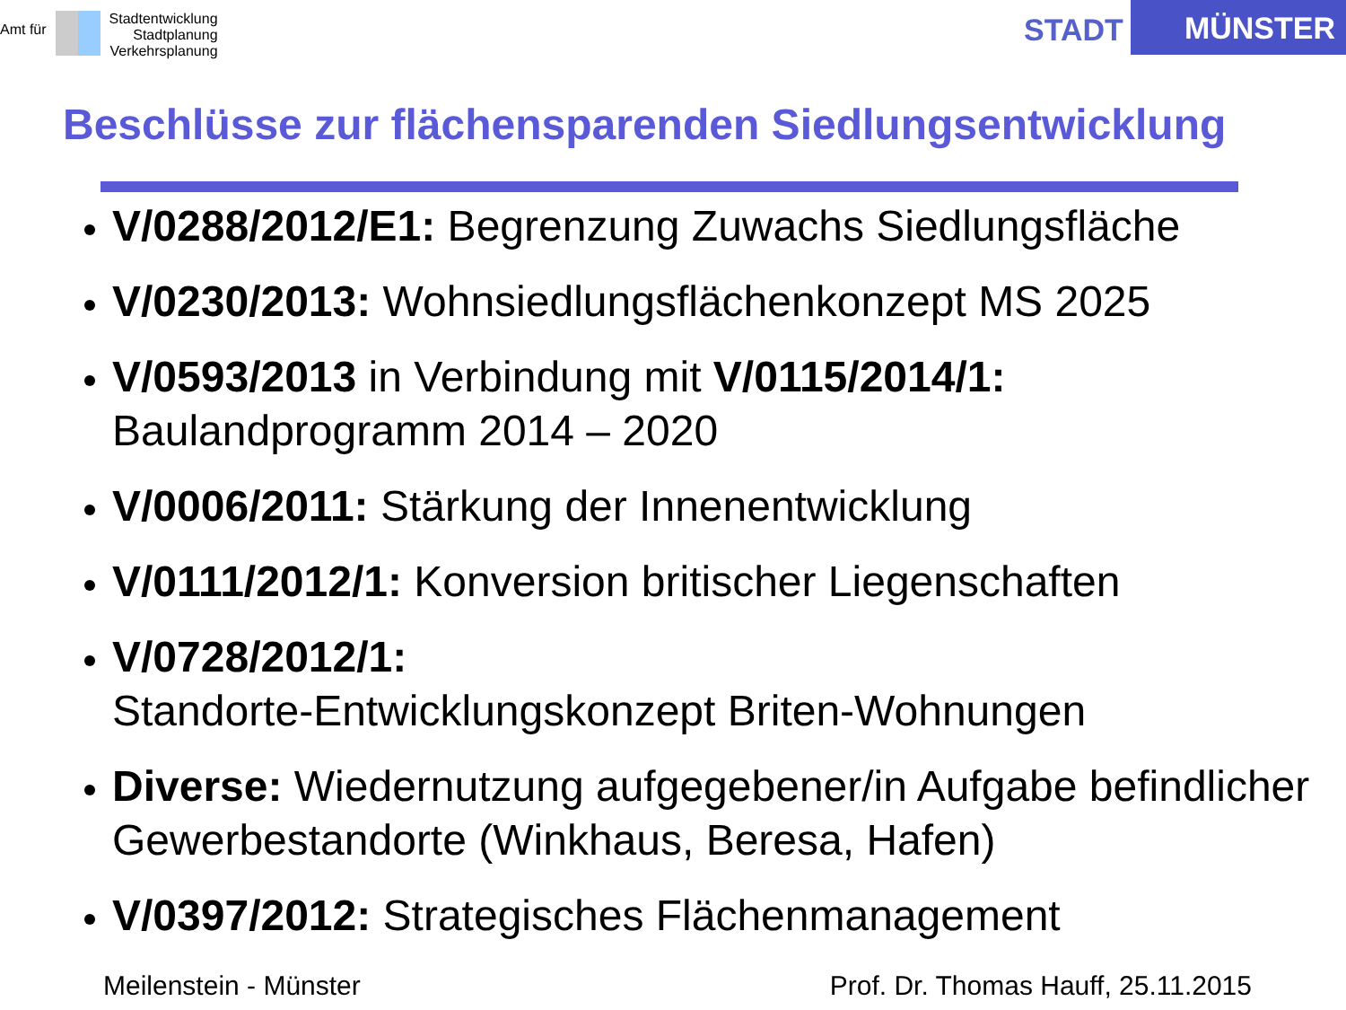Amt für
Stadtentwicklung
Stadtplanung
Verkehrsplanung
STADT MÜNSTER
Beschlüsse zur flächensparenden Siedlungsentwicklung
V/0288/2012/E1: Begrenzung Zuwachs Siedlungsfläche
V/0230/2013: Wohnsiedlungsflächenkonzept MS 2025
V/0593/2013 in Verbindung mit V/0115/2014/1:
Baulandprogramm 2014 – 2020
V/0006/2011: Stärkung der Innenentwicklung
V/0111/2012/1: Konversion britischer Liegenschaften
V/0728/2012/1:
Standorte-Entwicklungskonzept Briten-Wohnungen
Diverse: Wiedernutzung aufgegebener/in Aufgabe befindlicher Gewerbestandorte (Winkhaus, Beresa, Hafen)
V/0397/2012: Strategisches Flächenmanagement
Meilenstein - Münster Prof. Dr. Thomas Hauff, 25.11.2015